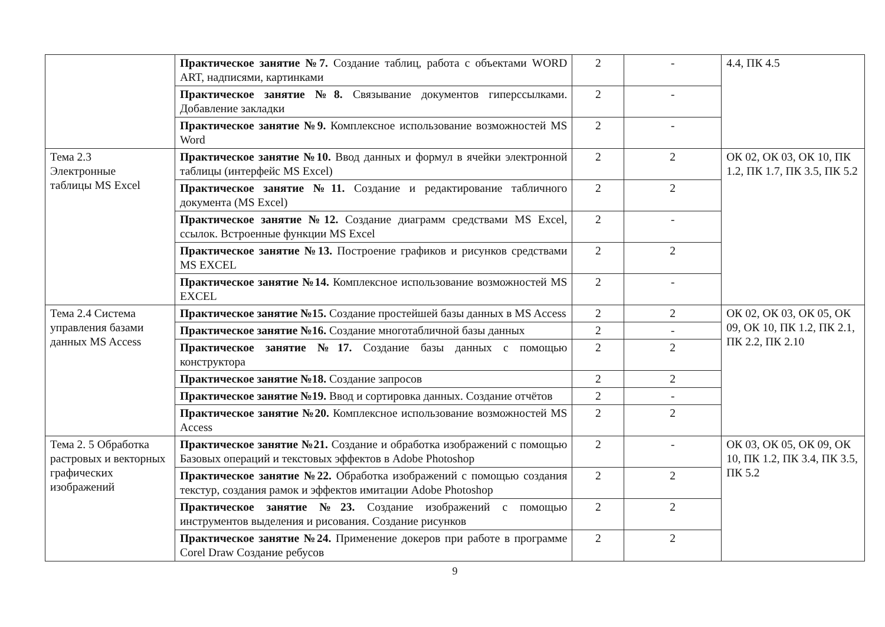| | Практическое занятие №7. Создание таблиц, работа с объектами WORD ART, надписями, картинками | 2 | - | 4.4, ПК 4.5 |
| | Практическое занятие №8. Связывание документов гиперссылками. Добавление закладки | 2 | - | |
| | Практическое занятие №9. Комплексное использование возможностей MS Word | 2 | - | |
| Тема 2.3 Электронные таблицы MS Excel | Практическое занятие №10. Ввод данных и формул в ячейки электронной таблицы (интерфейс MS Excel) | 2 | 2 | ОК 02, ОК 03, ОК 10, ПК 1.2, ПК 1.7, ПК 3.5, ПК 5.2 |
| | Практическое занятие №11. Создание и редактирование табличного документа (MS Excel) | 2 | 2 | |
| | Практическое занятие №12. Создание диаграмм средствами MS Excel, ссылок. Встроенные функции MS Excel | 2 | - | |
| | Практическое занятие №13. Построение графиков и рисунков средствами MS EXCEL | 2 | 2 | |
| | Практическое занятие №14. Комплексное использование возможностей MS EXCEL | 2 | - | |
| Тема 2.4 Система управления базами данных MS Access | Практическое занятие №15. Создание простейшей базы данных в MS Access | 2 | 2 | ОК 02, ОК 03, ОК 05, ОК 09, ОК 10, ПК 1.2, ПК 2.1, ПК 2.2, ПК 2.10 |
| | Практическое занятие №16. Создание многотабличной базы данных | 2 | - | |
| | Практическое занятие №17. Создание базы данных с помощью конструктора | 2 | 2 | |
| | Практическое занятие №18. Создание запросов | 2 | 2 | |
| | Практическое занятие №19. Ввод и сортировка данных. Создание отчётов | 2 | - | |
| | Практическое занятие №20. Комплексное использование возможностей MS Access | 2 | 2 | |
| Тема 2. 5 Обработка растровых и векторных графических изображений | Практическое занятие №21. Создание и обработка изображений с помощью Базовых операций и текстовых эффектов в Adobe Photoshop | 2 | - | ОК 03, ОК 05, ОК 09, ОК 10, ПК 1.2, ПК 3.4, ПК 3.5, ПК 5.2 |
| | Практическое занятие №22. Обработка изображений с помощью создания текстур, создания рамок и эффектов имитации Adobe Photoshop | 2 | 2 | |
| | Практическое занятие №23. Создание изображений с помощью инструментов выделения и рисования. Создание рисунков | 2 | 2 | |
| | Практическое занятие №24. Применение докеров при работе в программе Corel Draw Создание ребусов | 2 | 2 | |
9